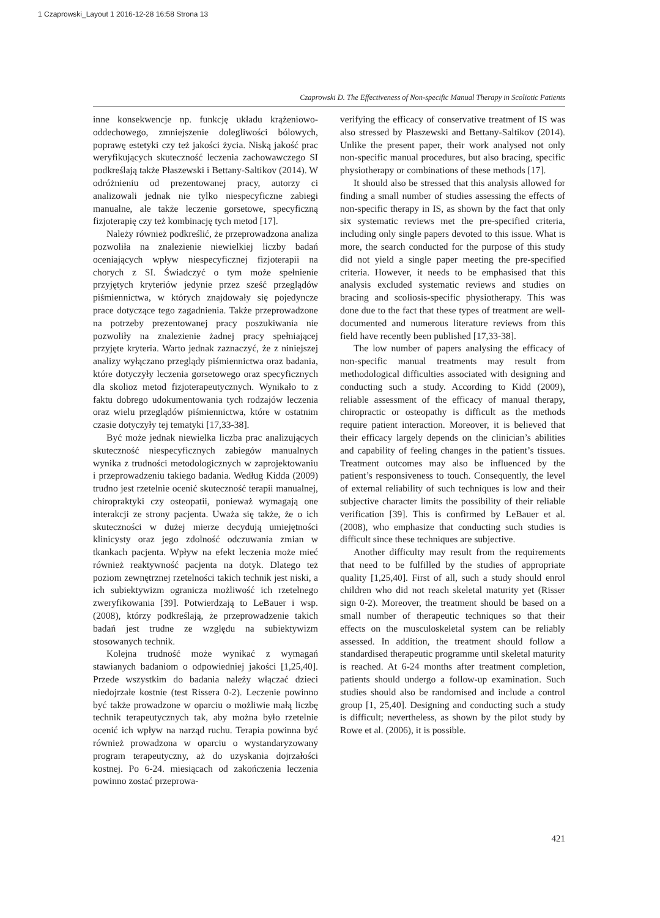1 Czaprowski_Layout 1 2016-12-28 16:58 Strona 13
Czaprowski D. The Effectiveness of Non-specific Manual Therapy in Scoliotic Patients
inne konsekwencje np. funkcję układu krążeniowo-oddechowego, zmniejszenie dolegliwości bólowych, poprawę estetyki czy też jakości życia. Niską jakość prac weryfikujących skuteczność leczenia zachowawczego SI podkreślają także Płaszewski i Bettany-Saltikov (2014). W odróżnieniu od prezentowanej pracy, autorzy ci analizowali jednak nie tylko niespecyficzne zabiegi manualne, ale także leczenie gorsetowe, specyficzną fizjoterapię czy też kombinację tych metod [17].
Należy również podkreślić, że przeprowadzona analiza pozwoliła na znalezienie niewielkiej liczby badań oceniających wpływ niespecyficznej fizjoterapii na chorych z SI. Świadczyć o tym może spełnienie przyjętych kryteriów jedynie przez sześć przeglądów piśmiennictwa, w których znajdowały się pojedyncze prace dotyczące tego zagadnienia. Także przeprowadzone na potrzeby prezentowanej pracy poszukiwania nie pozwoliły na znalezienie żadnej pracy spełniającej przyjęte kryteria. Warto jednak zaznaczyć, że z niniejszej analizy wyłączano przeglądy piśmiennictwa oraz badania, które dotyczyły leczenia gorsetowego oraz specyficznych dla skolioz metod fizjoterapeutycznych. Wynikało to z faktu dobrego udokumentowania tych rodzajów leczenia oraz wielu przeglądów piśmiennictwa, które w ostatnim czasie dotyczyły tej tematyki [17,33-38].
Być może jednak niewielka liczba prac analizujących skuteczność niespecyficznych zabiegów manualnych wynika z trudności metodologicznych w zaprojektowaniu i przeprowadzeniu takiego badania. Według Kidda (2009) trudno jest rzetelnie ocenić skuteczność terapii manualnej, chiropraktyki czy osteopatii, ponieważ wymagają one interakcji ze strony pacjenta. Uważa się także, że o ich skuteczności w dużej mierze decydują umiejętności klinicysty oraz jego zdolność odczuwania zmian w tkankach pacjenta. Wpływ na efekt leczenia może mieć również reaktywność pacjenta na dotyk. Dlatego też poziom zewnętrznej rzetelności takich technik jest niski, a ich subiektywizm ogranicza możliwość ich rzetelnego zweryfikowania [39]. Potwierdzają to LeBauer i wsp. (2008), którzy podkreślają, że przeprowadzenie takich badań jest trudne ze względu na subiektywizm stosowanych technik.
Kolejna trudność może wynikać z wymagań stawianych badaniom o odpowiedniej jakości [1,25,40]. Przede wszystkim do badania należy włączać dzieci niedojrzałe kostnie (test Rissera 0-2). Leczenie powinno być także prowadzone w oparciu o możliwie małą liczbę technik terapeutycznych tak, aby można było rzetelnie ocenić ich wpływ na narząd ruchu. Terapia powinna być również prowadzona w oparciu o wystandaryzowany program terapeutyczny, aż do uzyskania dojrzałości kostnej. Po 6-24. miesiącach od zakończenia leczenia powinno zostać przeprowa-
verifying the efficacy of conservative treatment of IS was also stressed by Płaszewski and Bettany-Saltikov (2014). Unlike the present paper, their work analysed not only non-specific manual procedures, but also bracing, specific physiotherapy or combinations of these methods [17].
It should also be stressed that this analysis allowed for finding a small number of studies assessing the effects of non-specific therapy in IS, as shown by the fact that only six systematic reviews met the pre-specified criteria, including only single papers devoted to this issue. What is more, the search conducted for the purpose of this study did not yield a single paper meeting the pre-specified criteria. However, it needs to be emphasised that this analysis excluded systematic reviews and studies on bracing and scoliosis-specific physiotherapy. This was done due to the fact that these types of treatment are well-documented and numerous literature reviews from this field have recently been published [17,33-38].
The low number of papers analysing the efficacy of non-specific manual treatments may result from methodological difficulties associated with designing and conducting such a study. According to Kidd (2009), reliable assessment of the efficacy of manual therapy, chiropractic or osteopathy is difficult as the methods require patient interaction. Moreover, it is believed that their efficacy largely depends on the clinician’s abilities and capability of feeling changes in the patient’s tissues. Treatment outcomes may also be influenced by the patient’s responsiveness to touch. Consequently, the level of external reliability of such techniques is low and their subjective character limits the possibility of their reliable verification [39]. This is confirmed by LeBauer et al. (2008), who emphasize that conducting such studies is difficult since these techniques are subjective.
Another difficulty may result from the requirements that need to be fulfilled by the studies of appropriate quality [1,25,40]. First of all, such a study should enrol children who did not reach skeletal maturity yet (Risser sign 0-2). Moreover, the treatment should be based on a small number of therapeutic techniques so that their effects on the musculoskeletal system can be reliably assessed. In addition, the treatment should follow a standardised therapeutic programme until skeletal maturity is reached. At 6-24 months after treatment completion, patients should undergo a follow-up examination. Such studies should also be randomised and include a control group [1, 25,40]. Designing and conducting such a study is difficult; nevertheless, as shown by the pilot study by Rowe et al. (2006), it is possible.
421